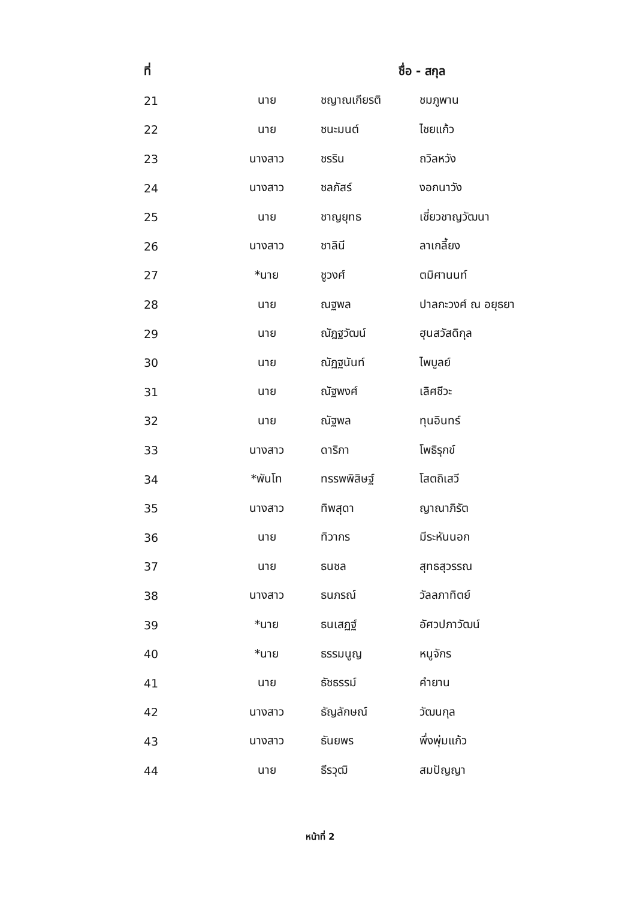| ที่ | ชื่อ - สกุล | | |
| --- | --- | --- | --- |
| 21 | นาย | ชญาณเกียรติ | ชมภูพาน |
| 22 | นาย | ชนะมนต์ | ไชยแก้ว |
| 23 | นางสาว | ชรริน | ถวิลหวัง |
| 24 | นางสาว | ชลภัสร์ | งอกนาวัง |
| 25 | นาย | ชาญยุทธ | เชี่ยวชาญวัฒนา |
| 26 | นางสาว | ชาลินี | ลาเกลี้ยง |
| 27 | *นาย | ชูวงศ์ | ตมิศานนท์ |
| 28 | นาย | ณฐพล | ปาลกะวงศ์ ณ อยุธยา |
| 29 | นาย | ณัฎฐวัฒน์ | ฮุนสวัสดิกุล |
| 30 | นาย | ณัฏฐนันท์ | ไพบูลย์ |
| 31 | นาย | ณัฐพงศ์ | เลิศชีวะ |
| 32 | นาย | ณัฐพล | ทุนอินทร์ |
| 33 | นางสาว | ดาริกา | โพธิรุกข์ |
| 34 | *พันโท | ทรรพพิสิษฐ์ | โสตถิเสวี |
| 35 | นางสาว | ทิพสุดา | ญาณาภิรัต |
| 36 | นาย | ทิวากร | มีระหันนอก |
| 37 | นาย | ธนชล | สุทธสุวรรณ |
| 38 | นางสาว | ธนภรณ์ | วัลลภาทิตย์ |
| 39 | *นาย | ธนเสฏฐ์ | อัศวปภาวัฒน์ |
| 40 | *นาย | ธรรมนูญ | หนูจักร |
| 41 | นาย | ธัชธรรม์ | คำยาน |
| 42 | นางสาว | ธัญลักษณ์ | วัฒนกุล |
| 43 | นางสาว | ธันยพร | พึ่งพุ่มแก้ว |
| 44 | นาย | ธีรวุฒิ | สมปัญญา |
หน้าที่ 2